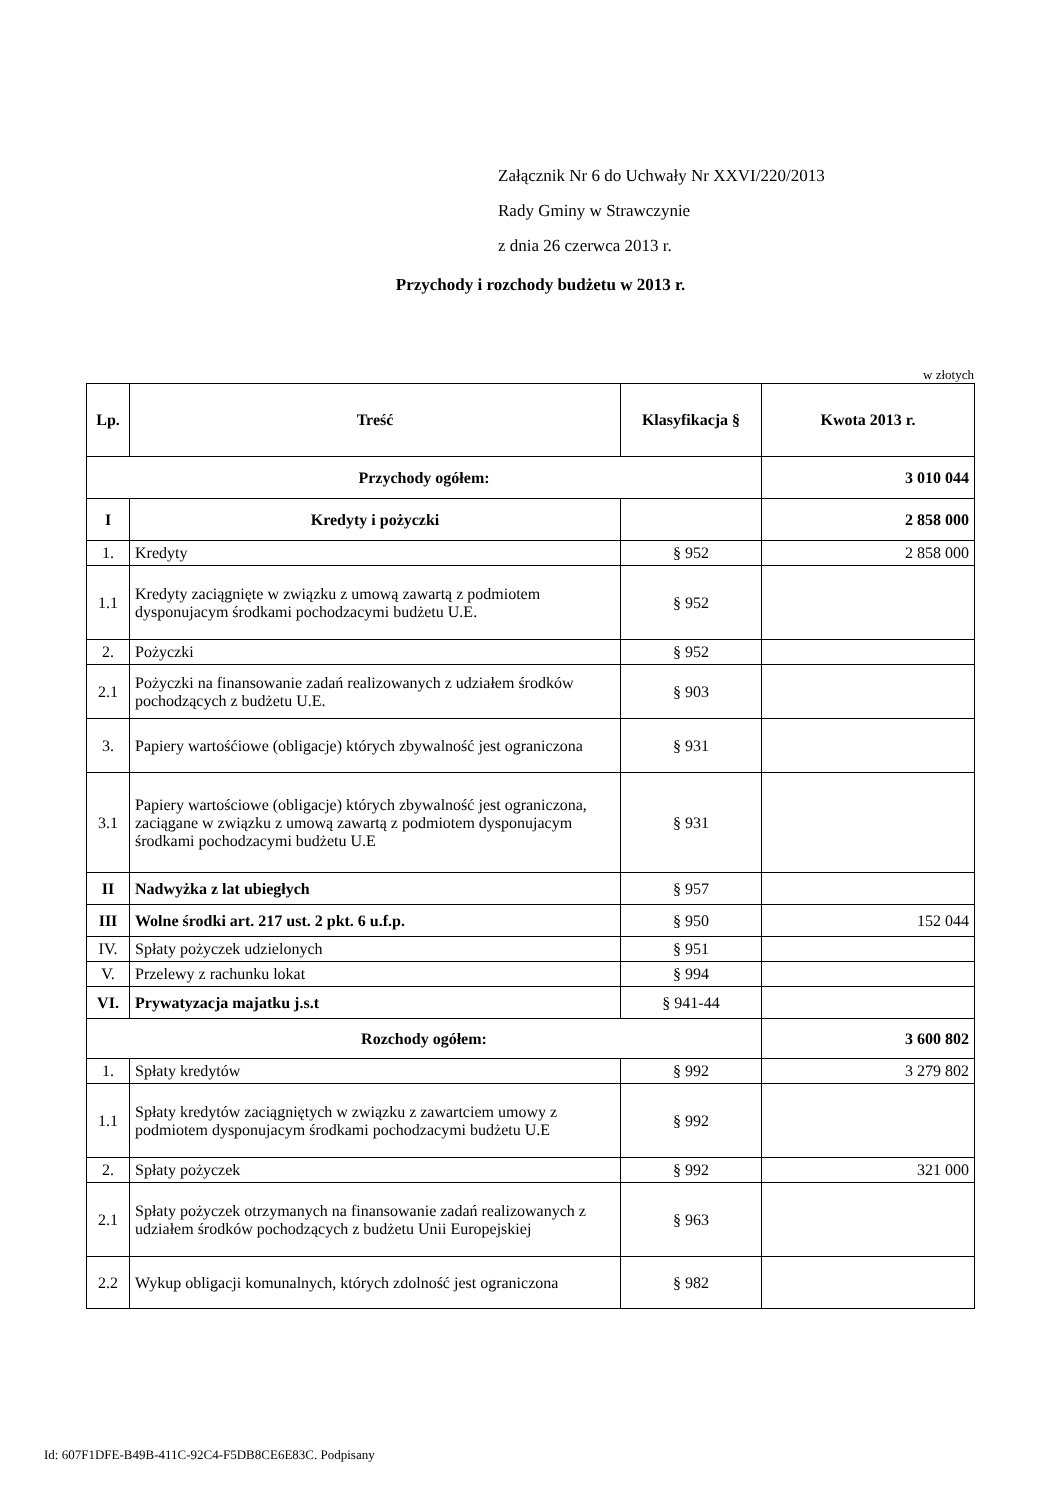Załącznik Nr 6 do Uchwały Nr XXVI/220/2013
Rady Gminy w Strawczynie
z dnia 26 czerwca 2013 r.
Przychody i rozchody budżetu w 2013 r.
w złotych
| Lp. | Treść | Klasyfikacja § | Kwota 2013 r. |
| --- | --- | --- | --- |
| Przychody ogółem: | | | 3 010 044 |
| I | Kredyty i pożyczki | | 2 858 000 |
| 1. | Kredyty | § 952 | 2 858 000 |
| 1.1 | Kredyty zaciągnięte w związku z umową zawartą z podmiotem dysponujacym środkami pochodzacymi budżetu U.E. | § 952 | |
| 2. | Pożyczki | § 952 | |
| 2.1 | Pożyczki na finansowanie zadań realizowanych z udziałem środków pochodzących z budżetu U.E. | § 903 | |
| 3. | Papiery wartośćiowe (obligacje) których zbywalność jest ograniczona | § 931 | |
| 3.1 | Papiery wartościowe (obligacje) których zbywalność jest ograniczona, zaciągane w związku z umową zawartą z podmiotem dysponujacym środkami pochodzacymi budżetu U.E | § 931 | |
| II | Nadwyżka z lat ubiegłych | § 957 | |
| III | Wolne środki art. 217 ust. 2 pkt. 6 u.f.p. | § 950 | 152 044 |
| IV. | Spłaty pożyczek udzielonych | § 951 | |
| V. | Przelewy z rachunku lokat | § 994 | |
| VI. | Prywatyzacja majatku j.s.t | § 941-44 | |
| Rozchody ogółem: | | | 3 600 802 |
| 1. | Spłaty kredytów | § 992 | 3 279 802 |
| 1.1 | Spłaty kredytów zaciągniętych w związku z zawartciem umowy z podmiotem dysponujacym środkami pochodzacymi budżetu U.E | § 992 | |
| 2. | Spłaty pożyczek | § 992 | 321 000 |
| 2.1 | Spłaty pożyczek otrzymanych na finansowanie zadań realizowanych z udziałem środków pochodzących z budżetu Unii Europejskiej | § 963 | |
| 2.2 | Wykup obligacji komunalnych, których zdolność jest ograniczona | § 982 | |
Id: 607F1DFE-B49B-411C-92C4-F5DB8CE6E83C. Podpisany